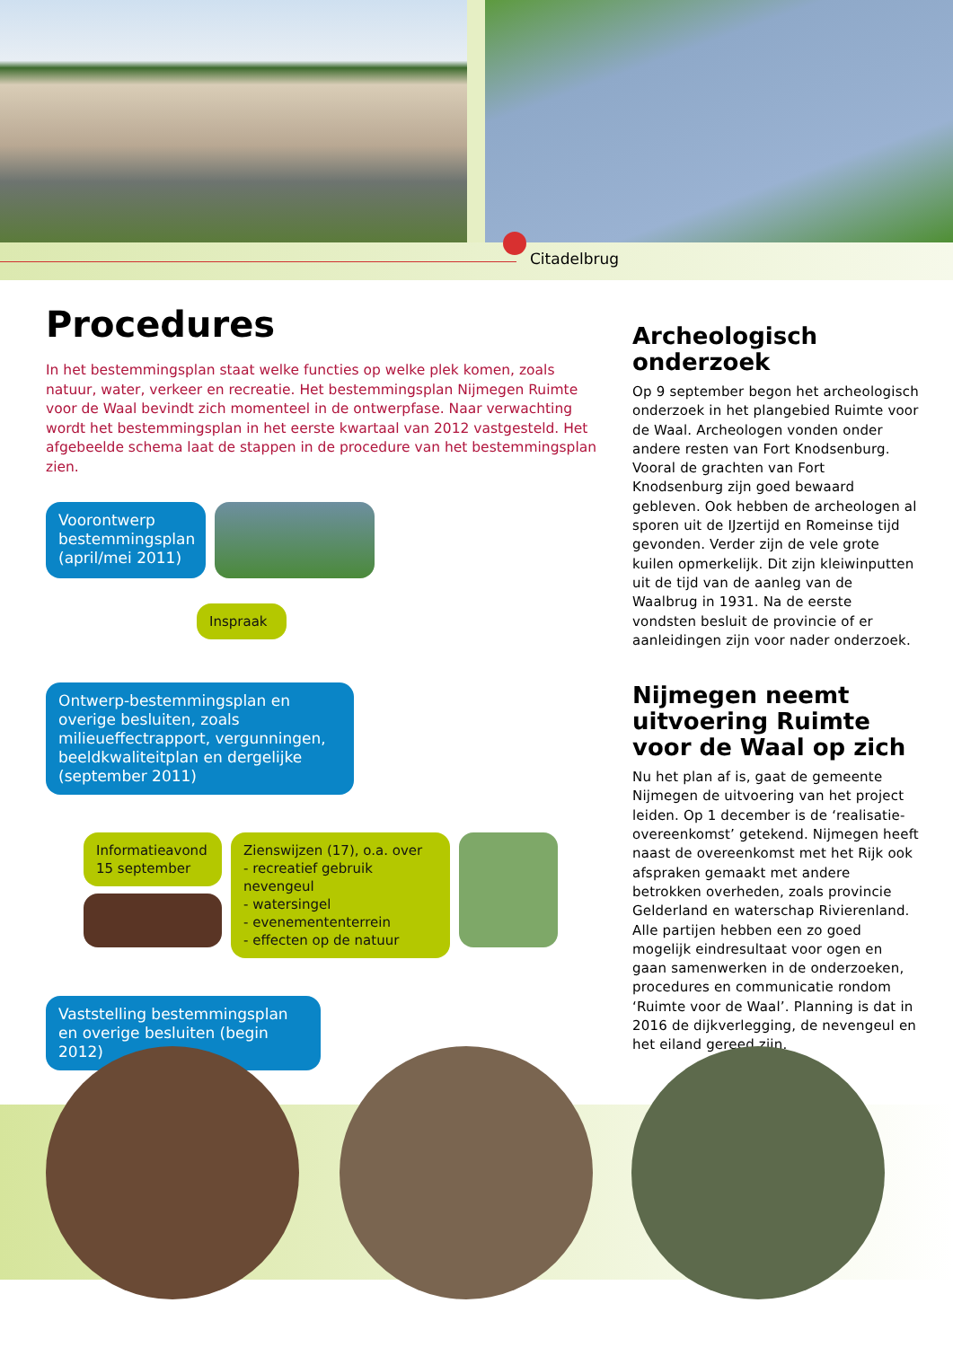Citadelbrug
Procedures
In het bestemmingsplan staat welke functies op welke plek komen, zoals natuur, water, verkeer en recreatie. Het bestemmingsplan Nijmegen Ruimte voor de Waal bevindt zich momenteel in de ontwerpfase. Naar verwachting wordt het bestemmingsplan in het eerste kwartaal van 2012 vastgesteld. Het afgebeelde schema laat de stappen in de procedure van het bestemmingsplan zien.
Voorontwerp bestemmingsplan (april/mei 2011)
Inspraak
Ontwerp-bestemmingsplan en overige besluiten, zoals milieueffectrapport, vergunningen, beeldkwaliteitplan en dergelijke (september 2011)
Informatieavond 15 september
Zienswijzen (17), o.a. over
- recreatief gebruik nevengeul
- watersingel
- evenemententerrein
- effecten op de natuur
Vaststelling bestemmingsplan en overige besluiten (begin 2012)
Archeologisch onderzoek
Op 9 september begon het archeologisch onderzoek in het plangebied Ruimte voor de Waal. Archeologen vonden onder andere resten van Fort Knodsenburg. Vooral de grachten van Fort Knodsenburg zijn goed bewaard gebleven. Ook hebben de archeologen al sporen uit de IJzertijd en Romeinse tijd gevonden. Verder zijn de vele grote kuilen opmerkelijk. Dit zijn kleiwinputten uit de tijd van de aanleg van de Waalbrug in 1931. Na de eerste vondsten besluit de provincie of er aanleidingen zijn voor nader onderzoek.
Nijmegen neemt uitvoering Ruimte voor de Waal op zich
Nu het plan af is, gaat de gemeente Nijmegen de uitvoering van het project leiden. Op 1 december is de ‘realisatie-overeenkomst’ getekend. Nijmegen heeft naast de overeenkomst met het Rijk ook afspraken gemaakt met andere betrokken overheden, zoals provincie Gelderland en waterschap Rivierenland. Alle partijen hebben een zo goed mogelijk eindresultaat voor ogen en gaan samenwerken in de onderzoeken, procedures en communicatie rondom ‘Ruimte voor de Waal’. Planning is dat in 2016 de dijkverlegging, de nevengeul en het eiland gereed zijn.